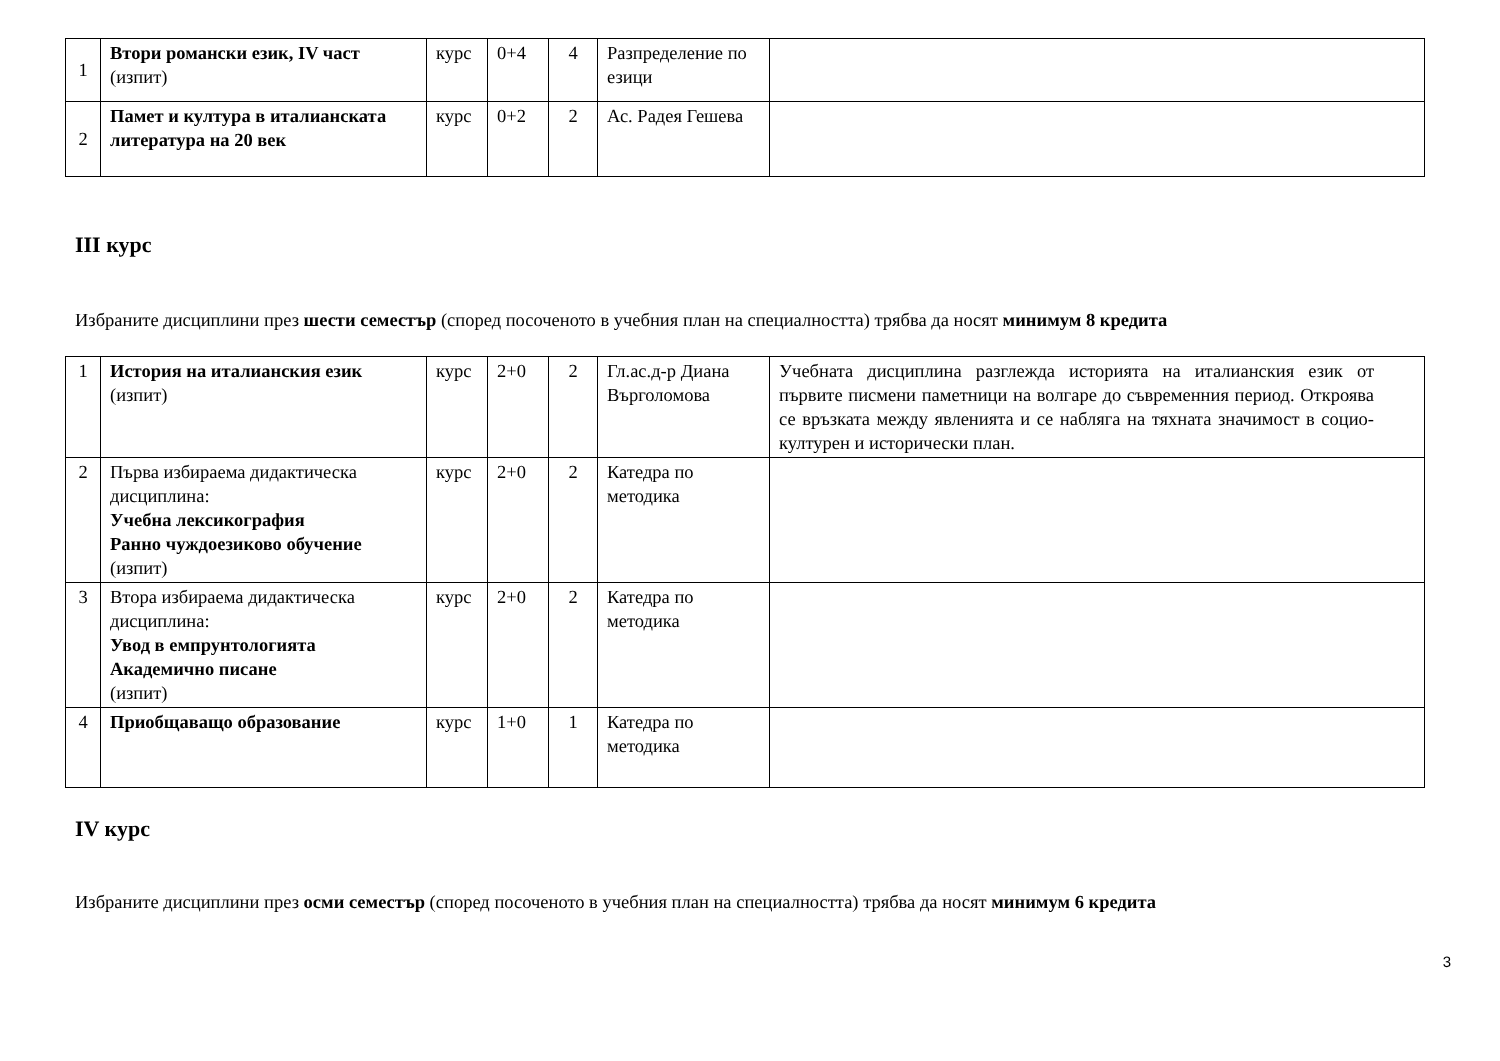| 1 | Втори романски език, IV част (изпит) | курс | 0+4 | 4 | Разпределение по езици | |
| 2 | Памет и култура в италианската литература на 20 век | курс | 0+2 | 2 | Ас. Радея Гешева | |
III курс
Избраните дисциплини през шести семестър (според посоченото в учебния план на специалността) трябва да носят минимум 8 кредита
| 1 | История на италианския език (изпит) | курс | 2+0 | 2 | Гл.ас.д-р Диана Върголомова | Учебната дисциплина разглежда историята на италианския език от първите писмени паметници на волгаре до съвременния период. Откроява се връзката между явленията и се набляга на тяхната значимост в социо-културен и исторически план. |
| 2 | Първа избираема дидактическа дисциплина: Учебна лексикография Ранно чуждоезиково обучение (изпит) | курс | 2+0 | 2 | Катедра по методика | |
| 3 | Втора избираема дидактическа дисциплина: Увод в емпрунтологията Академично писане (изпит) | курс | 2+0 | 2 | Катедра по методика | |
| 4 | Приобщаващо образование | курс | 1+0 | 1 | Катедра по методика | |
IV курс
Избраните дисциплини през осми семестър (според посоченото в учебния план на специалността) трябва да носят минимум 6 кредита
3